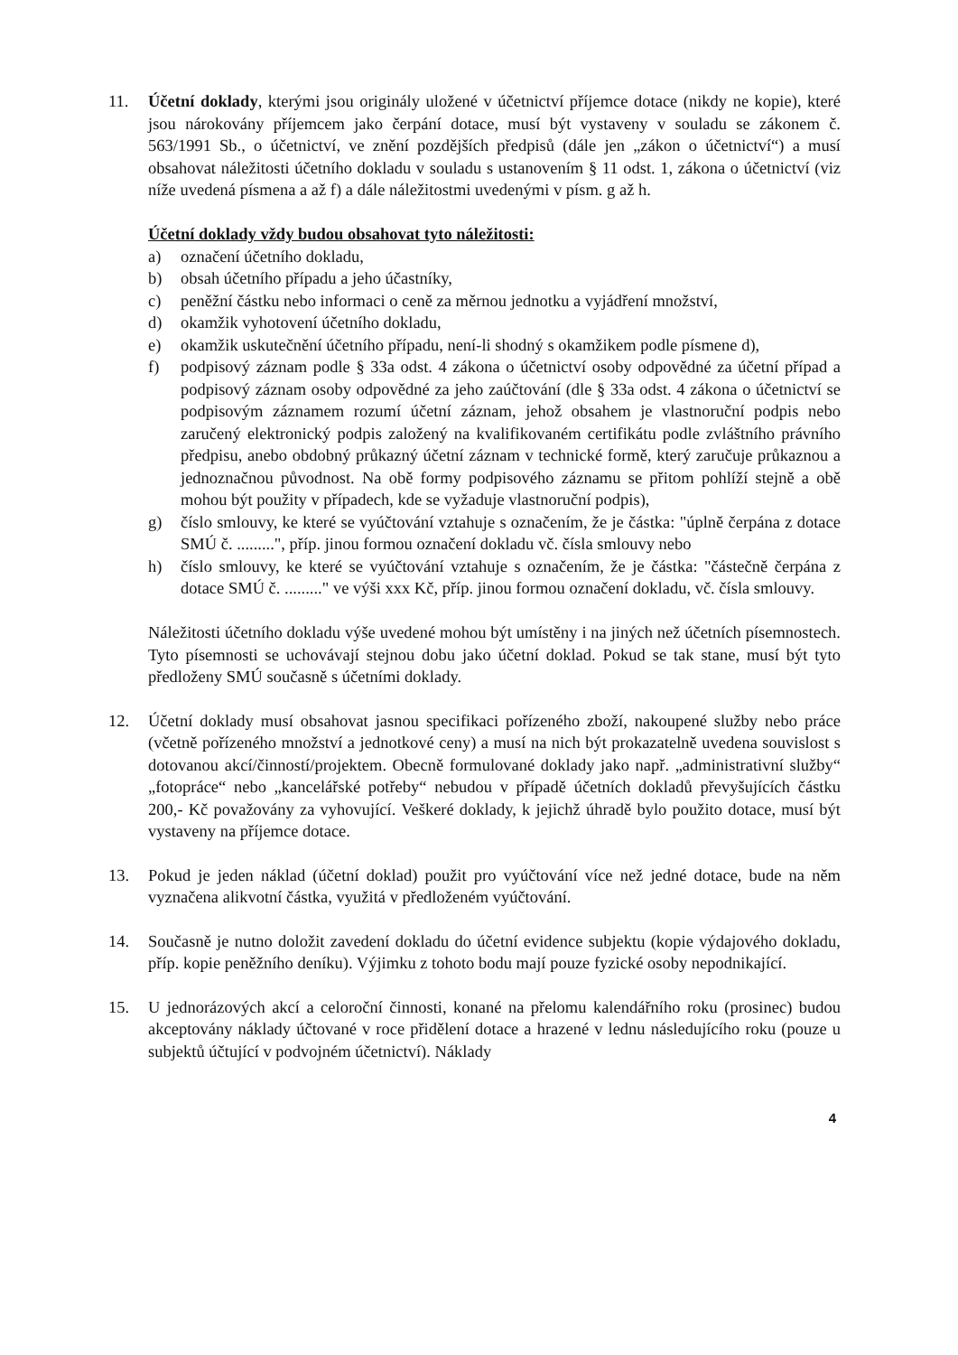11. Účetní doklady, kterými jsou originály uložené v účetnictví příjemce dotace (nikdy ne kopie), které jsou nárokovány příjemcem jako čerpání dotace, musí být vystaveny v souladu se zákonem č. 563/1991 Sb., o účetnictví, ve znění pozdějších předpisů (dále jen „zákon o účetnictví“) a musí obsahovat náležitosti účetního dokladu v souladu s ustanovením § 11 odst. 1, zákona o účetnictví (viz níže uvedená písmena a až f) a dále náležitostmi uvedenými v písm. g až h.
Účetní doklady vždy budou obsahovat tyto náležitosti:
a) označení účetního dokladu,
b) obsah účetního případu a jeho účastníky,
c) peněžní částku nebo informaci o ceně za měrnou jednotku a vyjádření množství,
d) okamžik vyhotovení účetního dokladu,
e) okamžik uskutečnění účetního případu, není-li shodný s okamžikem podle písmene d),
f) podpisový záznam podle § 33a odst. 4 zákona o účetnictví osoby odpovědné za účetní případ a podpisový záznam osoby odpovědné za jeho zaúčtování (dle § 33a odst. 4 zákona o účetnictví se podpisovým záznamem rozumí účetní záznam, jehož obsahem je vlastnoruční podpis nebo zaručený elektronický podpis založený na kvalifikovaném certifikátu podle zvláštního právního předpisu, anebo obdobný průkazný účetní záznam v technické formě, který zaručuje průkaznou a jednoznačnou původnost. Na obě formy podpisového záznamu se přitom pohlíží stejně a obě mohou být použity v případech, kde se vyžaduje vlastnoruční podpis),
g) číslo smlouvy, ke které se vyúčtování vztahuje s označením, že je částka: "úplně čerpána z dotace SMÚ č. .........", příp. jinou formou označení dokladu vč. čísla smlouvy nebo
h) číslo smlouvy, ke které se vyúčtování vztahuje s označením, že je částka: "částečně čerpána z dotace SMÚ č. ........." ve výši xxx Kč, příp. jinou formou označení dokladu, vč. čísla smlouvy.
Náležitosti účetního dokladu výše uvedené mohou být umístěny i na jiných než účetních písemnostech. Tyto písemnosti se uchovávají stejnou dobu jako účetní doklad. Pokud se tak stane, musí být tyto předloženy SMÚ současně s účetními doklady.
12. Účetní doklady musí obsahovat jasnou specifikaci pořízeného zboží, nakoupené služby nebo práce (včetně pořízeného množství a jednotkové ceny) a musí na nich být prokazatelně uvedena souvislost s dotovanou akcí/činností/projektem. Obecně formulované doklady jako např. „administrativní služby“ „fotopráce“ nebo „kancelářské potřeby“ nebudou v případě účetních dokladů převyšujících částku 200,- Kč považovány za vyhovující. Veškeré doklady, k jejichž úhradě bylo použito dotace, musí být vystaveny na příjemce dotace.
13. Pokud je jeden náklad (účetní doklad) použit pro vyúčtování více než jedné dotace, bude na něm vyznačena alikvotní částka, využitá v předloženém vyúčtování.
14. Současně je nutno doložit zavedení dokladu do účetní evidence subjektu (kopie výdajového dokladu, příp. kopie peněžního deníku). Výjimku z tohoto bodu mají pouze fyzické osoby nepodnikající.
15. U jednorázových akcí a celoroční činnosti, konané na přelomu kalendářního roku (prosinec) budou akceptovány náklady účtované v roce přidělení dotace a hrazené v lednu následujícího roku (pouze u subjektů účtující v podvojném účetnictví). Náklady
4